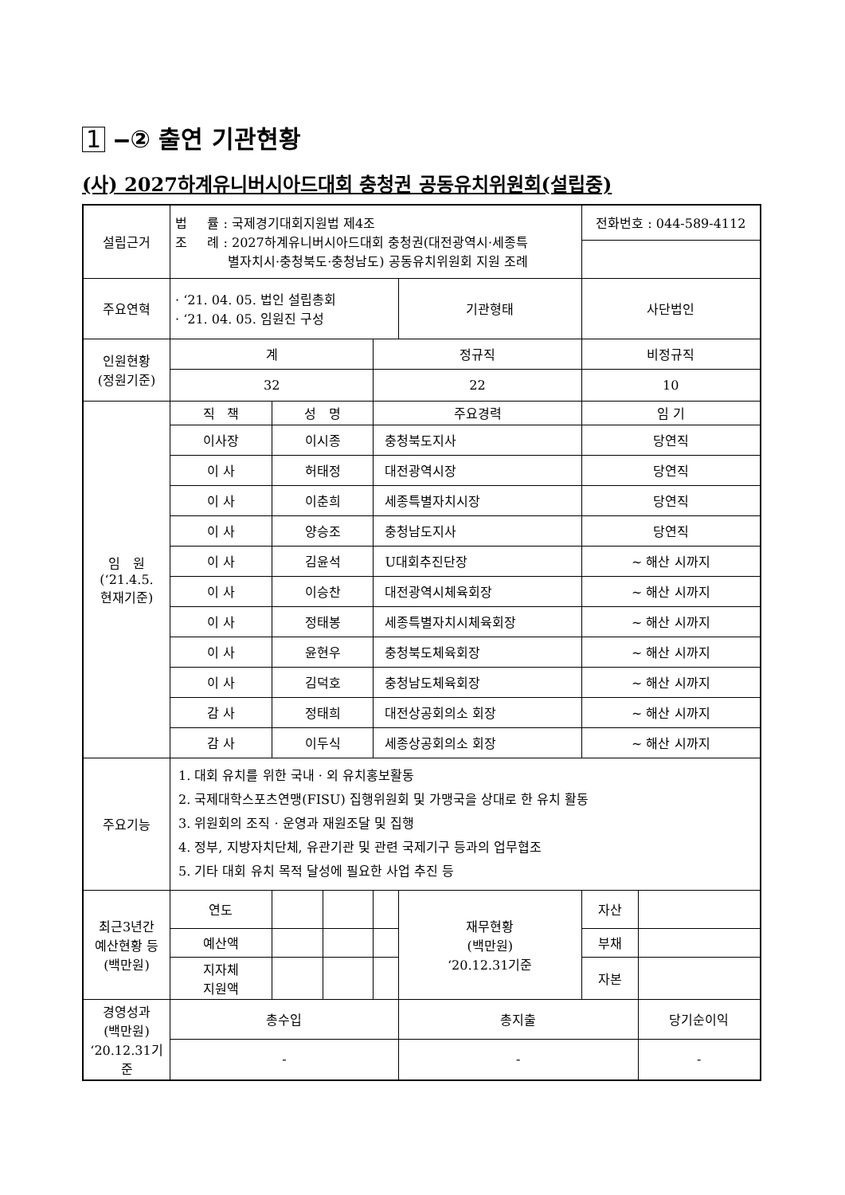1 ‒② 출연 기관현황
(사) 2027하계유니버시아드대회 충청권 공동유치위원회(설립중)
| 설립근거 | 법 률 : 국제경기대회지원법 제4조 조 례 : 2027하계유니버시아드대회 충청권(대전광역시·세종특 별자치시·충청북도·충청남도) 공동유치위원회 지원 조례 | | | | | 전화번호 : 044-589-4112 | |
| 주요연혁 | · ‘21. 04. 05. 법인 설립총회 · ‘21. 04. 05. 임원진 구성 | | | | 기관형태 | 사단법인 | |
| 인원현황 (정원기준) | 계 | | | 정규직 | | 비정규직 | |
| | 32 | | | 22 | | 10 | |
| 임 원 (‘21.4.5. 현재기준) | 직 책 | 성 명 | | 주요경력 | | 임 기 | |
| | 이사장 | 이시종 | | 충청북도지사 | | 당연직 | |
| | 이 사 | 허태정 | | 대전광역시장 | | 당연직 | |
| | 이 사 | 이춘희 | | 세종특별자치시장 | | 당연직 | |
| | 이 사 | 양승조 | | 충청남도지사 | | 당연직 | |
| | 이 사 | 김윤석 | | U대회추진단장 | | ~ 해산 시까지 | |
| | 이 사 | 이승찬 | | 대전광역시체육회장 | | ~ 해산 시까지 | |
| | 이 사 | 정태봉 | | 세종특별자치시체육회장 | | ~ 해산 시까지 | |
| | 이 사 | 윤현우 | | 충청북도체육회장 | | ~ 해산 시까지 | |
| | 이 사 | 김덕호 | | 충청남도체육회장 | | ~ 해산 시까지 | |
| | 감 사 | 정태희 | | 대전상공회의소 회장 | | ~ 해산 시까지 | |
| | 감 사 | 이두식 | | 세종상공회의소 회장 | | ~ 해산 시까지 | |
| 주요기능 | 1. 대회 유치를 위한 국내 · 외 유치홍보활동 2. 국제대학스포츠연맹(FISU) 집행위원회 및 가맹국을 상대로 한 유치 활동 3. 위원회의 조직 · 운영과 재원조달 및 집행 4. 정부, 지방자치단체, 유관기관 및 관련 국제기구 등과의 업무협조 5. 기타 대회 유치 목적 달성에 필요한 사업 추진 등 | | | | | | |
| 최근3년간 예산현황 등 (백만원) | 연도 | | | | 재무현황 (백만원) ‘20.12.31기준 | 자산 | |
| | 예산액 | | | | | 부채 | |
| | 지자체 지원액 | | | | | 자본 | |
| 경영성과 (백만원) ‘20.12.31기준 | 총수입 | | | | 총지출 | | 당기순이익 |
| | - | | | | - | | - |